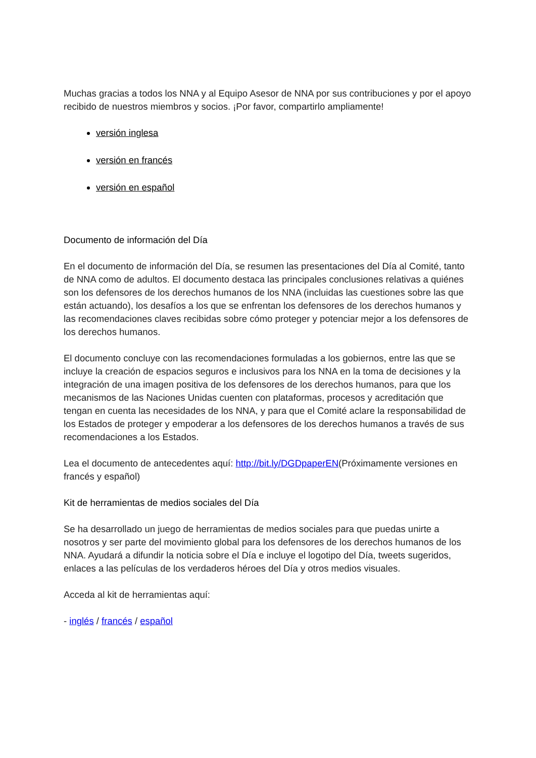Muchas gracias a todos los NNA y al Equipo Asesor de NNA por sus contribuciones y por el apoyo recibido de nuestros miembros y socios. ¡Por favor, compartirlo ampliamente!
versión inglesa
versión en francés
versión en español
Documento de información del Día
En el documento de información del Día, se resumen las presentaciones del Día al Comité, tanto de NNA como de adultos. El documento destaca las principales conclusiones relativas a quiénes son los defensores de los derechos humanos de los NNA (incluidas las cuestiones sobre las que están actuando), los desafíos a los que se enfrentan los defensores de los derechos humanos y las recomendaciones claves recibidas sobre cómo proteger y potenciar mejor a los defensores de los derechos humanos.
El documento concluye con las recomendaciones formuladas a los gobiernos, entre las que se incluye la creación de espacios seguros e inclusivos para los NNA en la toma de decisiones y la integración de una imagen positiva de los defensores de los derechos humanos, para que los mecanismos de las Naciones Unidas cuenten con plataformas, procesos y acreditación que tengan en cuenta las necesidades de los NNA, y para que el Comité aclare la responsabilidad de los Estados de proteger y empoderar a los defensores de los derechos humanos a través de sus recomendaciones a los Estados.
Lea el documento de antecedentes aquí: http://bit.ly/DGDpaperEN(Próximamente versiones en francés y español)
Kit de herramientas de medios sociales del Día
Se ha desarrollado un juego de herramientas de medios sociales para que puedas unirte a nosotros y ser parte del movimiento global para los defensores de los derechos humanos de los NNA. Ayudará a difundir la noticia sobre el Día e incluye el logotipo del Día, tweets sugeridos, enlaces a las películas de los verdaderos héroes del Día y otros medios visuales.
Acceda al kit de herramientas aquí:
- inglés / francés / español